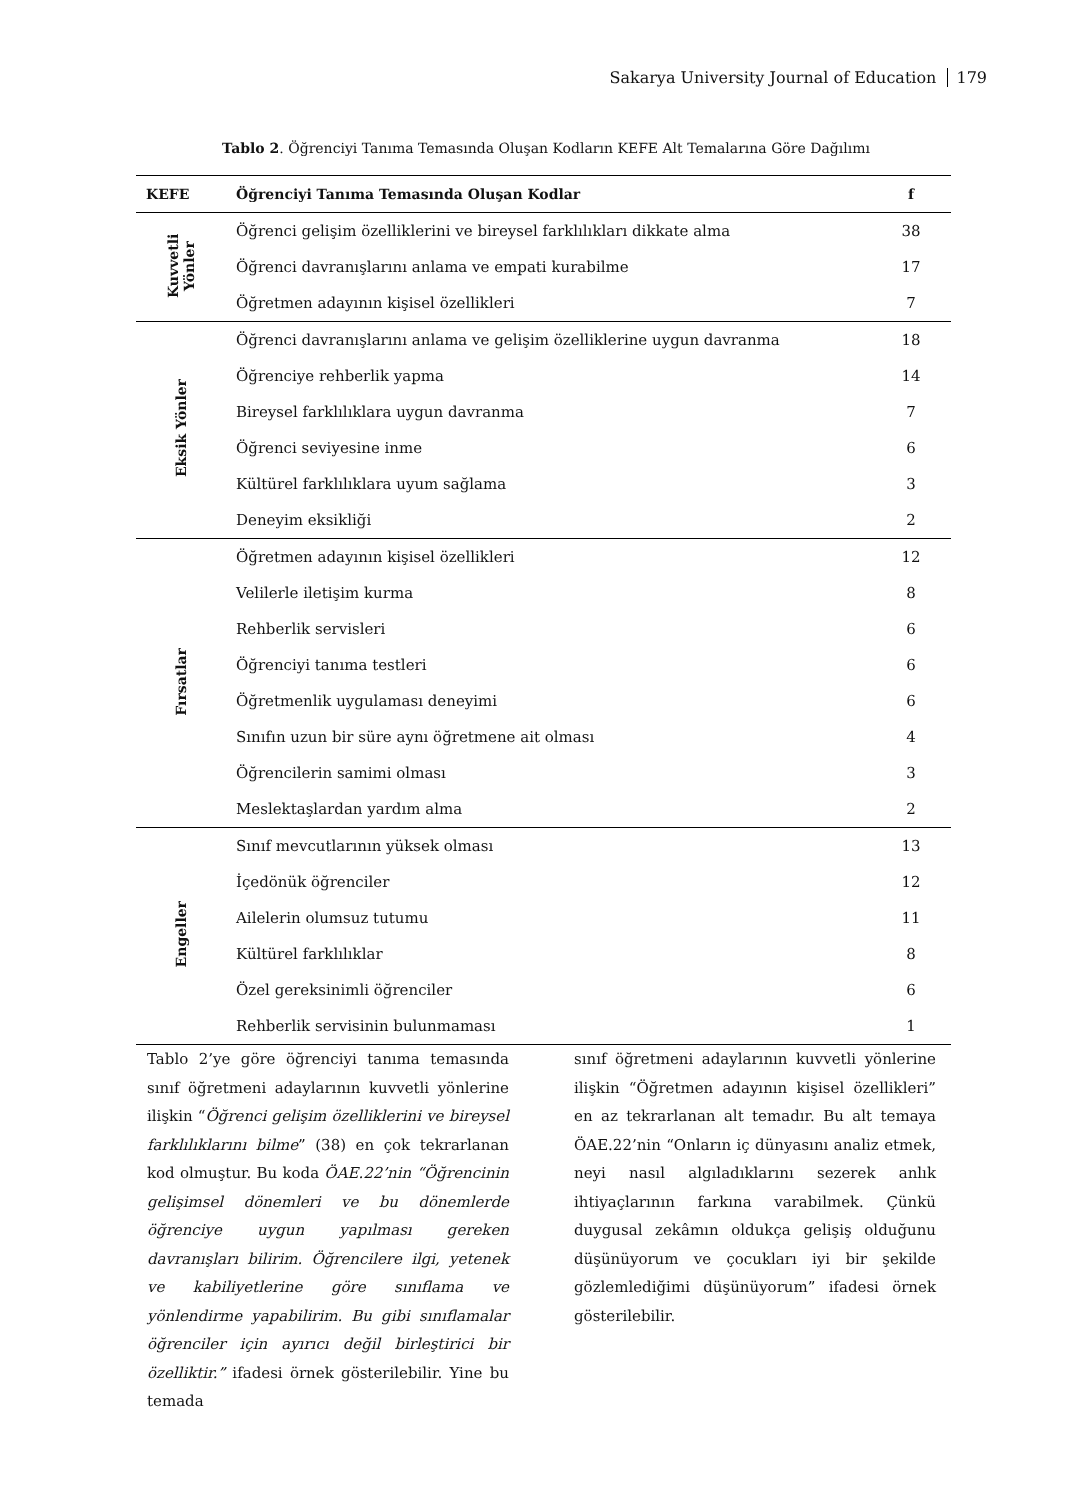Sakarya University Journal of Education 179
Tablo 2. Öğrenciyi Tanıma Temasında Oluşan Kodların KEFE Alt Temalarına Göre Dağılımı
| KEFE | Öğrenciyi Tanıma Temasında Oluşan Kodlar | f |
| --- | --- | --- |
| Kuvvetli Yönler | Öğrenci gelişim özelliklerini ve bireysel farklılıkları dikkate alma | 38 |
| | Öğrenci davranışlarını anlama ve empati kurabilme | 17 |
| | Öğretmen adayının kişisel özellikleri | 7 |
| Eksik Yönler | Öğrenci davranışlarını anlama ve gelişim özelliklerine uygun davranma | 18 |
| | Öğrenciye rehberlik yapma | 14 |
| | Bireysel farklılıklara uygun davranma | 7 |
| | Öğrenci seviyesine inme | 6 |
| | Kültürel farklılıklara uyum sağlama | 3 |
| | Deneyim eksikliği | 2 |
| Fırsatlar | Öğretmen adayının kişisel özellikleri | 12 |
| | Velilerle iletişim kurma | 8 |
| | Rehberlik servisleri | 6 |
| | Öğrenciyi tanıma testleri | 6 |
| | Öğretmenlik uygulaması deneyimi | 6 |
| | Sınıfın uzun bir süre aynı öğretmene ait olması | 4 |
| | Öğrencilerin samimi olması | 3 |
| | Meslektaşlardan yardım alma | 2 |
| Engeller | Sınıf mevcutlarının yüksek olması | 13 |
| | İçedönük öğrenciler | 12 |
| | Ailelerin olumsuz tutumu | 11 |
| | Kültürel farklılıklar | 8 |
| | Özel gereksinimli öğrenciler | 6 |
| | Rehberlik servisinin bulunmaması | 1 |
Tablo 2’ye göre öğrenciyi tanıma temasında sınıf öğretmeni adaylarının kuvvetli yönlerine ilişkin “Öğrenci gelişim özelliklerini ve bireysel farklılıklarını bilme” (38) en çok tekrarlanan kod olmuştur. Bu koda ÖAE.22’nin “Öğrencinin gelişimsel dönemleri ve bu dönemlerde öğrenciye uygun yapılması gereken davranışları bilirim. Öğrencilere ilgi, yetenek ve kabiliyetlerine göre sınıflama ve yönlendirme yapabilirim. Bu gibi sınıflamalar öğrenciler için ayırıcı değil birleştirici bir özelliktir.” ifadesi örnek gösterilebilir. Yine bu temada
sınıf öğretmeni adaylarının kuvvetli yönlerine ilişkin “Öğretmen adayının kişisel özellikleri” en az tekrarlanan alt temadır. Bu alt temaya ÖAE.22’nin “Onların iç dünyasını analiz etmek, neyi nasıl algıladıklarını sezerek anlık ihtiyaçlarının farkına varabilmek. Çünkü duygusal zekâmın oldukça gelişiş olduğunu düşünüyorum ve çocukları iyi bir şekilde gözlemlediğimi düşünüyorum” ifadesi örnek gösterilebilir.